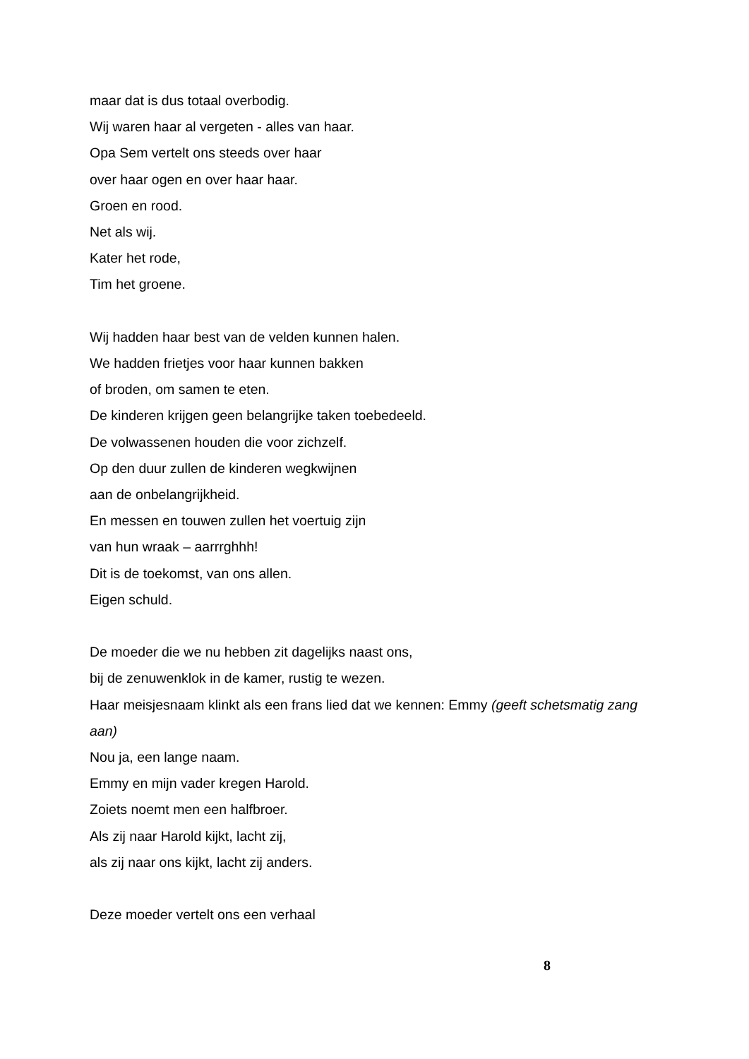maar dat is dus totaal overbodig.
Wij waren haar al vergeten - alles van haar.
Opa Sem vertelt ons steeds over haar
over haar ogen en over haar haar.
Groen en rood.
Net als wij.
Kater het rode,
Tim het groene.
Wij hadden haar best van de velden kunnen halen.
We hadden frietjes voor haar kunnen bakken
of broden, om samen te eten.
De kinderen krijgen geen belangrijke taken toebedeeld.
De volwassenen houden die voor zichzelf.
Op den duur zullen de kinderen wegkwijnen
aan de onbelangrijkheid.
En messen en touwen zullen het voertuig zijn
van hun wraak – aarrrghhh!
Dit is de toekomst, van ons allen.
Eigen schuld.
De moeder die we nu hebben zit dagelijks naast ons,
bij de zenuwenklok in de kamer, rustig te wezen.
Haar meisjesnaam klinkt als een frans lied dat we kennen: Emmy (geeft schetsmatig zang aan)
Nou ja, een lange naam.
Emmy en mijn vader kregen Harold.
Zoiets noemt men een halfbroer.
Als zij naar Harold kijkt, lacht zij,
als zij naar ons kijkt, lacht zij anders.
Deze moeder vertelt ons een verhaal
8